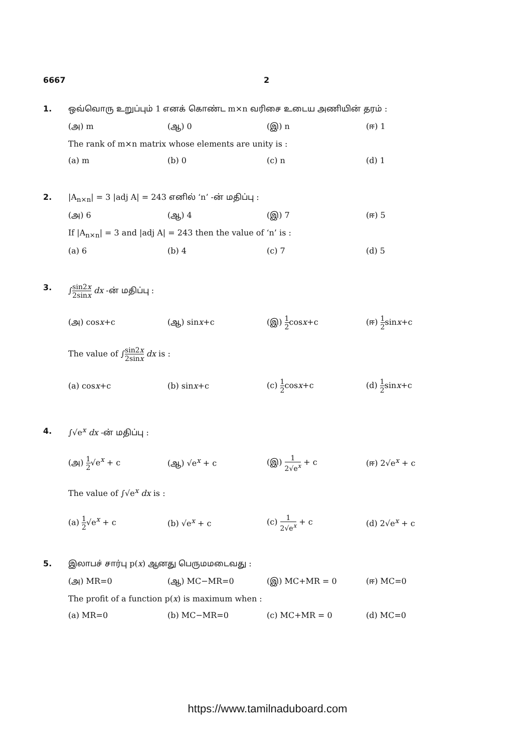6667 2
1. ஒவ்வொரு உறுப்பும் 1 எனக் கொண்ட m×n வரிசை உடைய அணியின் தரம் :
| (அ) m | (ஆ) 0 | (இ) n | (ஈ) 1 |
The rank of m×n matrix whose elements are unity is :
| (a) m | (b) 0 | (c) n | (d) 1 |
2. |A<sub>n×n</sub>| = 3 |adj A| = 243 எனில் ‘n’ -ன் மதிப்பு :
| (அ) 6 | (ஆ) 4 | (இ) 7 | (ஈ) 5 |
If |A<sub>n×n</sub>| = 3 and |adj A| = 243 then the value of ‘n’ is :
| (a) 6 | (b) 4 | (c) 7 | (d) 5 |
3. ∫sin2x 2sinx dx -ன் மதிப்பு :
| (அ) cos x +c | (ஆ) sin x +c | (இ) 1 2 cos x +c | (ஈ) 1 2 sin x +c |
The value of ∫sin2x 2sinx dx is :
| (a) cos x +c | (b) sin x +c | (c) 1 2 cos x +c | (d) 1 2 sin x +c |
4. ∫√e<sup>x</sup> dx -ன் மதிப்பு :
| (அ) 1 2 √e<sup>x</sup> + c | (ஆ) √e<sup>x</sup> + c | (இ) 1 2√e<sup>x</sup> + c | (ஈ) 2√e<sup>x</sup> + c |
The value of ∫√e<sup>x</sup> dx is :
| (a) 1 2 √e<sup>x</sup> + c | (b) √e<sup>x</sup> + c | (c) 1 2√e<sup>x</sup> + c | (d) 2√e<sup>x</sup> + c |
5. இலாபச் சார்பு p(x) ஆனது பெருமமடைவது :
| (அ) MR=0 | (ஆ) MC−MR=0 | (இ) MC+MR = 0 | (ஈ) MC=0 |
The profit of a function p(x) is maximum when :
| (a) MR=0 | (b) MC−MR=0 | (c) MC+MR = 0 | (d) MC=0 |
https://www.tamilnaduboard.com